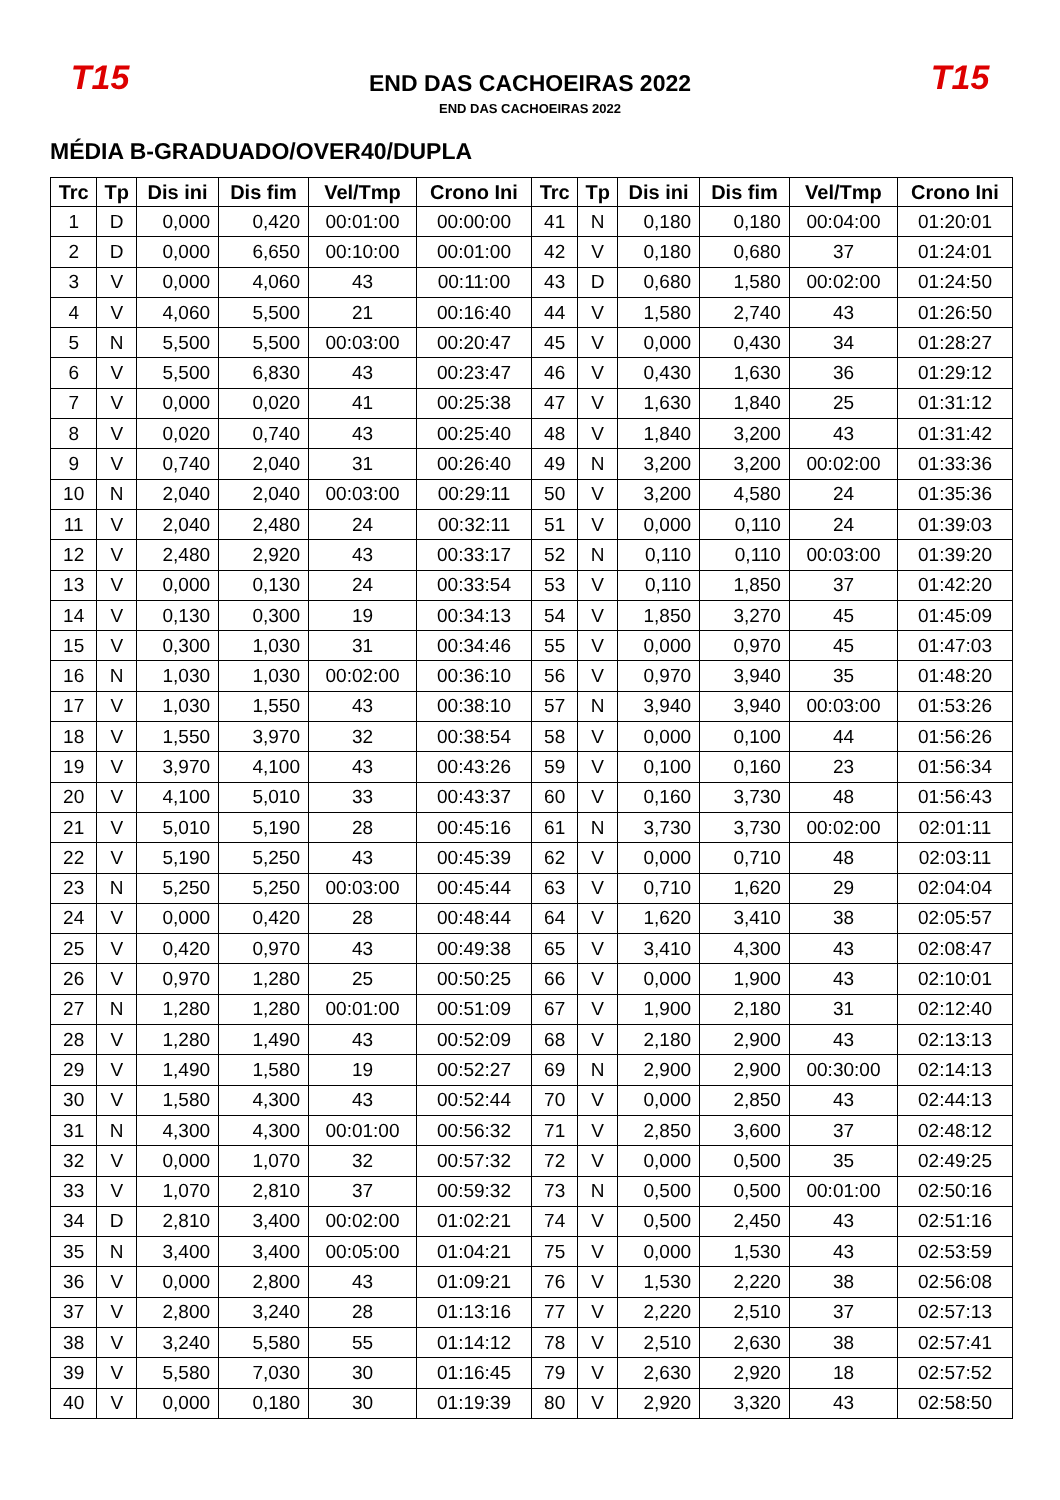T15
END DAS CACHOEIRAS 2022
END DAS CACHOEIRAS 2022
T15
MÉDIA B-GRADUADO/OVER40/DUPLA
| Trc | Tp | Dis ini | Dis fim | Vel/Tmp | Crono Ini | Trc | Tp | Dis ini | Dis fim | Vel/Tmp | Crono Ini |
| --- | --- | --- | --- | --- | --- | --- | --- | --- | --- | --- | --- |
| 1 | D | 0,000 | 0,420 | 00:01:00 | 00:00:00 | 41 | N | 0,180 | 0,180 | 00:04:00 | 01:20:01 |
| 2 | D | 0,000 | 6,650 | 00:10:00 | 00:01:00 | 42 | V | 0,180 | 0,680 | 37 | 01:24:01 |
| 3 | V | 0,000 | 4,060 | 43 | 00:11:00 | 43 | D | 0,680 | 1,580 | 00:02:00 | 01:24:50 |
| 4 | V | 4,060 | 5,500 | 21 | 00:16:40 | 44 | V | 1,580 | 2,740 | 43 | 01:26:50 |
| 5 | N | 5,500 | 5,500 | 00:03:00 | 00:20:47 | 45 | V | 0,000 | 0,430 | 34 | 01:28:27 |
| 6 | V | 5,500 | 6,830 | 43 | 00:23:47 | 46 | V | 0,430 | 1,630 | 36 | 01:29:12 |
| 7 | V | 0,000 | 0,020 | 41 | 00:25:38 | 47 | V | 1,630 | 1,840 | 25 | 01:31:12 |
| 8 | V | 0,020 | 0,740 | 43 | 00:25:40 | 48 | V | 1,840 | 3,200 | 43 | 01:31:42 |
| 9 | V | 0,740 | 2,040 | 31 | 00:26:40 | 49 | N | 3,200 | 3,200 | 00:02:00 | 01:33:36 |
| 10 | N | 2,040 | 2,040 | 00:03:00 | 00:29:11 | 50 | V | 3,200 | 4,580 | 24 | 01:35:36 |
| 11 | V | 2,040 | 2,480 | 24 | 00:32:11 | 51 | V | 0,000 | 0,110 | 24 | 01:39:03 |
| 12 | V | 2,480 | 2,920 | 43 | 00:33:17 | 52 | N | 0,110 | 0,110 | 00:03:00 | 01:39:20 |
| 13 | V | 0,000 | 0,130 | 24 | 00:33:54 | 53 | V | 0,110 | 1,850 | 37 | 01:42:20 |
| 14 | V | 0,130 | 0,300 | 19 | 00:34:13 | 54 | V | 1,850 | 3,270 | 45 | 01:45:09 |
| 15 | V | 0,300 | 1,030 | 31 | 00:34:46 | 55 | V | 0,000 | 0,970 | 45 | 01:47:03 |
| 16 | N | 1,030 | 1,030 | 00:02:00 | 00:36:10 | 56 | V | 0,970 | 3,940 | 35 | 01:48:20 |
| 17 | V | 1,030 | 1,550 | 43 | 00:38:10 | 57 | N | 3,940 | 3,940 | 00:03:00 | 01:53:26 |
| 18 | V | 1,550 | 3,970 | 32 | 00:38:54 | 58 | V | 0,000 | 0,100 | 44 | 01:56:26 |
| 19 | V | 3,970 | 4,100 | 43 | 00:43:26 | 59 | V | 0,100 | 0,160 | 23 | 01:56:34 |
| 20 | V | 4,100 | 5,010 | 33 | 00:43:37 | 60 | V | 0,160 | 3,730 | 48 | 01:56:43 |
| 21 | V | 5,010 | 5,190 | 28 | 00:45:16 | 61 | N | 3,730 | 3,730 | 00:02:00 | 02:01:11 |
| 22 | V | 5,190 | 5,250 | 43 | 00:45:39 | 62 | V | 0,000 | 0,710 | 48 | 02:03:11 |
| 23 | N | 5,250 | 5,250 | 00:03:00 | 00:45:44 | 63 | V | 0,710 | 1,620 | 29 | 02:04:04 |
| 24 | V | 0,000 | 0,420 | 28 | 00:48:44 | 64 | V | 1,620 | 3,410 | 38 | 02:05:57 |
| 25 | V | 0,420 | 0,970 | 43 | 00:49:38 | 65 | V | 3,410 | 4,300 | 43 | 02:08:47 |
| 26 | V | 0,970 | 1,280 | 25 | 00:50:25 | 66 | V | 0,000 | 1,900 | 43 | 02:10:01 |
| 27 | N | 1,280 | 1,280 | 00:01:00 | 00:51:09 | 67 | V | 1,900 | 2,180 | 31 | 02:12:40 |
| 28 | V | 1,280 | 1,490 | 43 | 00:52:09 | 68 | V | 2,180 | 2,900 | 43 | 02:13:13 |
| 29 | V | 1,490 | 1,580 | 19 | 00:52:27 | 69 | N | 2,900 | 2,900 | 00:30:00 | 02:14:13 |
| 30 | V | 1,580 | 4,300 | 43 | 00:52:44 | 70 | V | 0,000 | 2,850 | 43 | 02:44:13 |
| 31 | N | 4,300 | 4,300 | 00:01:00 | 00:56:32 | 71 | V | 2,850 | 3,600 | 37 | 02:48:12 |
| 32 | V | 0,000 | 1,070 | 32 | 00:57:32 | 72 | V | 0,000 | 0,500 | 35 | 02:49:25 |
| 33 | V | 1,070 | 2,810 | 37 | 00:59:32 | 73 | N | 0,500 | 0,500 | 00:01:00 | 02:50:16 |
| 34 | D | 2,810 | 3,400 | 00:02:00 | 01:02:21 | 74 | V | 0,500 | 2,450 | 43 | 02:51:16 |
| 35 | N | 3,400 | 3,400 | 00:05:00 | 01:04:21 | 75 | V | 0,000 | 1,530 | 43 | 02:53:59 |
| 36 | V | 0,000 | 2,800 | 43 | 01:09:21 | 76 | V | 1,530 | 2,220 | 38 | 02:56:08 |
| 37 | V | 2,800 | 3,240 | 28 | 01:13:16 | 77 | V | 2,220 | 2,510 | 37 | 02:57:13 |
| 38 | V | 3,240 | 5,580 | 55 | 01:14:12 | 78 | V | 2,510 | 2,630 | 38 | 02:57:41 |
| 39 | V | 5,580 | 7,030 | 30 | 01:16:45 | 79 | V | 2,630 | 2,920 | 18 | 02:57:52 |
| 40 | V | 0,000 | 0,180 | 30 | 01:19:39 | 80 | V | 2,920 | 3,320 | 43 | 02:58:50 |